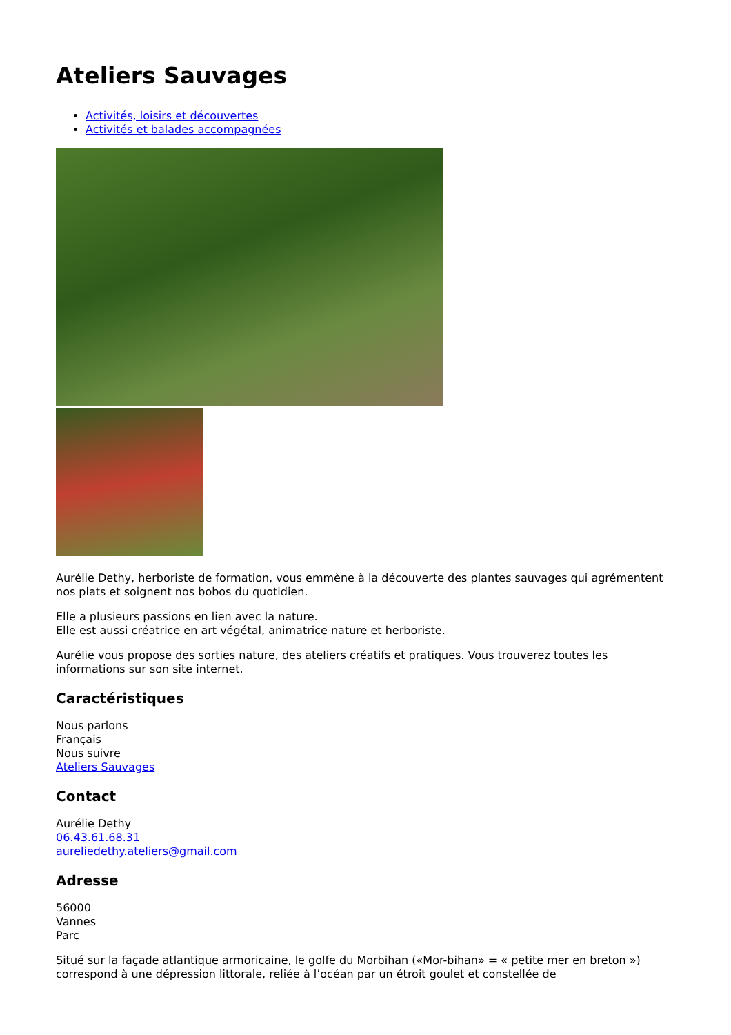Ateliers Sauvages
Activités, loisirs et découvertes
Activités et balades accompagnées
Aurélie Dethy, herboriste de formation, vous emmène à la découverte des plantes sauvages qui agrémentent nos plats et soignent nos bobos du quotidien.
Elle a plusieurs passions en lien avec la nature.
Elle est aussi créatrice en art végétal, animatrice nature et herboriste.
Aurélie vous propose des sorties nature, des ateliers créatifs et pratiques. Vous trouverez toutes les informations sur son site internet.
Caractéristiques
Nous parlons
Français
Nous suivre
Ateliers Sauvages
Contact
Aurélie Dethy
06.43.61.68.31
aureliedethy.ateliers@gmail.com
Adresse
56000
Vannes
Parc
Situé sur la façade atlantique armoricaine, le golfe du Morbihan («Mor-bihan» = « petite mer en breton ») correspond à une dépression littorale, reliée à l’océan par un étroit goulet et constellée de